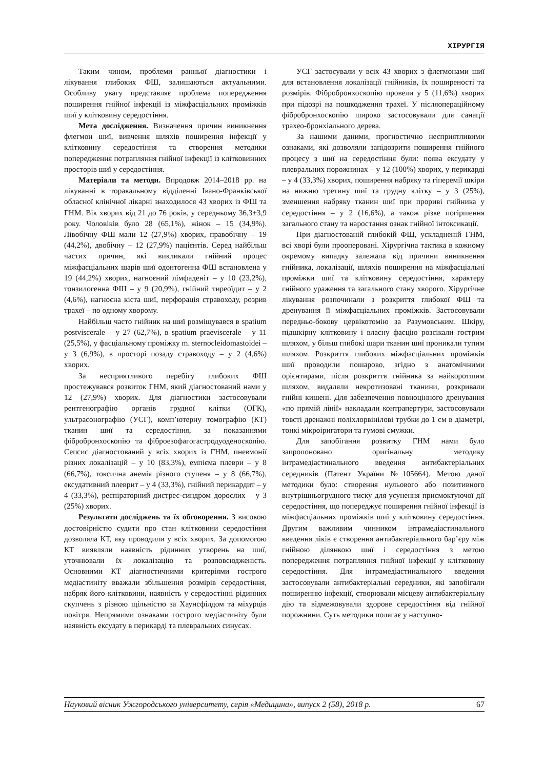ХІРУРГІЯ
Таким чином, проблеми ранньої діагностики і лікування глибоких ФШ, залишаються актуальними. Особливу увагу представляє проблема попередження поширення гнійної інфекції із міжфасціальних проміжків шиї у клітковину середостіння.
Мета дослідження. Визначення причин виникнення флегмон шиї, вивчення шляхів поширення інфекції у клітковину середостіння та створення методики попередження потрапляння гнійної інфекції із клітковинних просторів шиї у середостіння.
Матеріали та методи. Впродовж 2014–2018 рр. на лікуванні в торакальному відділенні Івано-Франківської обласної клінічної лікарні знаходилося 43 хворих із ФШ та ГНМ. Вік хворих від 21 до 76 років, у середньому 36,3±3,9 року. Чоловіків було 28 (65,1%), жінок – 15 (34,9%). Лівобічну ФШ мали 12 (27,9%) хворих, правобічну – 19 (44,2%), двобічну – 12 (27,9%) пацієнтів. Серед найбільш частих причин, які викликали гнійний процес міжфасціальних шарів шиї одонтогенна ФШ встановлена у 19 (44,2%) хворих, нагноєний лімфаденіт – у 10 (23,2%), тонзилогенна ФШ – у 9 (20,9%), гнійний тиреоїдит – у 2 (4,6%), нагноєна кіста шиї, перфорація стравоходу, розрив трахеї – по одному хворому.
Найбільш часто гнійник на шиї розміщувався в spatium postviscerale – у 27 (62,7%), в spatium praeviscerale – у 11 (25,5%), у фасціальному проміжку m. sternocleidomastoidei – у 3 (6,9%), в просторі позаду стравоходу – у 2 (4,6%) хворих.
За несприятливого перебігу глибоких ФШ простежувався розвиток ГНМ, який діагностований нами у 12 (27,9%) хворих. Для діагностики застосовували рентгенографію органів грудної клітки (ОГК), ультрасонографію (УСГ), комп’ютерну томографію (КТ) тканин шиї та середостіння, за показаннями фібробронхоскопію та фіброезофагогастродуоденоскопію. Сепсис діагностований у всіх хворих із ГНМ, пневмонії різних локалізацій – у 10 (83,3%), емпієма плеври – у 8 (66,7%), токсична анемія різного ступеня – у 8 (66,7%), ексудативний плеврит – у 4 (33,3%), гнійний перикардит – у 4 (33,3%), респіраторний дистрес-синдром дорослих – у 3 (25%) хворих.
Результати досліджень та їх обговорення. З високою достовірністю судити про стан клітковини середостіння дозволяла КТ, яку проводили у всіх хворих. За допомогою КТ виявляли наявність рідинних утворень на шиї, уточнювали їх локалізацію та розповсюдженість. Основними КТ діагностичними критеріями гострого медіастиніту вважали збільшення розмірів середостіння, набряк його клітковини, наявність у середостінні рідинних скупчень з різною щільністю за Хаунсфілдом та міхурців повітря. Непрямими ознаками гострого медіастиніту були наявність ексудату в перикарді та плевральних синусах.
УСГ застосували у всіх 43 хворих з флегмонами шиї для встановлення локалізації гнійників, їх поширеності та розмірів. Фібробронхоскопію провели у 5 (11,6%) хворих при підозрі на пошкодження трахеї. У післяопераційному фібробронхоскопію широко застосовували для санації трахео-бронхіального дерева.
За нашими даними, прогностично несприятливими ознаками, які дозволяли запідозрити поширення гнійного процесу з шиї на середостіння були: поява ексудату у плевральних порожнинах – у 12 (100%) хворих, у перикарді – у 4 (33,3%) хворих, поширення набряку та гіперемії шкіри на нижню третину шиї та грудну клітку – у 3 (25%), зменшення набряку тканин шиї при прориві гнійника у середостіння – у 2 (16,6%), а також різке погіршення загального стану та наростання ознак гнійної інтоксикації.
При діагностованій глибокій ФШ, ускладненій ГНМ, всі хворі були прооперовані. Хірургічна тактика в кожному окремому випадку залежала від причини виникнення гнійника, локалізації, шляхів поширення на міжфасціальні проміжки шиї та клітковину середостіння, характеру гнійного ураження та загального стану хворого. Хірургічне лікування розпочинали з розкриття глибокої ФШ та дренування її міжфасціальних проміжків. Застосовували передньо-бокову цервікотомію за Разумовським. Шкіру, підшкірну клітковину і власну фасцію розсікали гострим шляхом, у більш глибокі шари тканин шиї проникали тупим шляхом. Розкриття глибоких міжфасціальних проміжків шиї проводили пошарово, згідно з анатомічними орієнтирами, після розкриття гнійника за найкоротшим шляхом, видаляли некротизовані тканини, розкривали гнійні кишені. Для забезпечення повноцінного дренування «по прямій лінії» накладали контрапертури, застосовували товсті дренажні поліхлорвінілові трубки до 1 см в діаметрі, тонкі мікроіригатори та гумові смужки.
Для запобігання розвитку ГНМ нами було запропоновано оригінальну методику інтрамедіастинального введення антибактеріальних середників (Патент України №105664). Метою даної методики було: створення нульового або позитивного внутрішньогрудного тиску для усунення присмоктуючої дії середостіння, що попереджує поширення гнійної інфекції із міжфасціальних проміжків шиї у клітковину середостіння. Другим важливим чинником інтрамедіастинального введення ліків є створення антибактеріального бар’єру між гнійною ділянкою шиї і середостіння з метою попередження потрапляння гнійної інфекції у клітковину середостіння. Для інтрамедіастинального введення застосовували антибактеріальні середники, які запобігали поширенню інфекції, створювали місцеву антибактеріальну дію та відмежовували здорове середостіння від гнійної порожнини. Суть методики полягає у наступно-
Науковий вісник Ужгородського університету, серія «Медицина», випуск 2 (58), 2018 р. 67